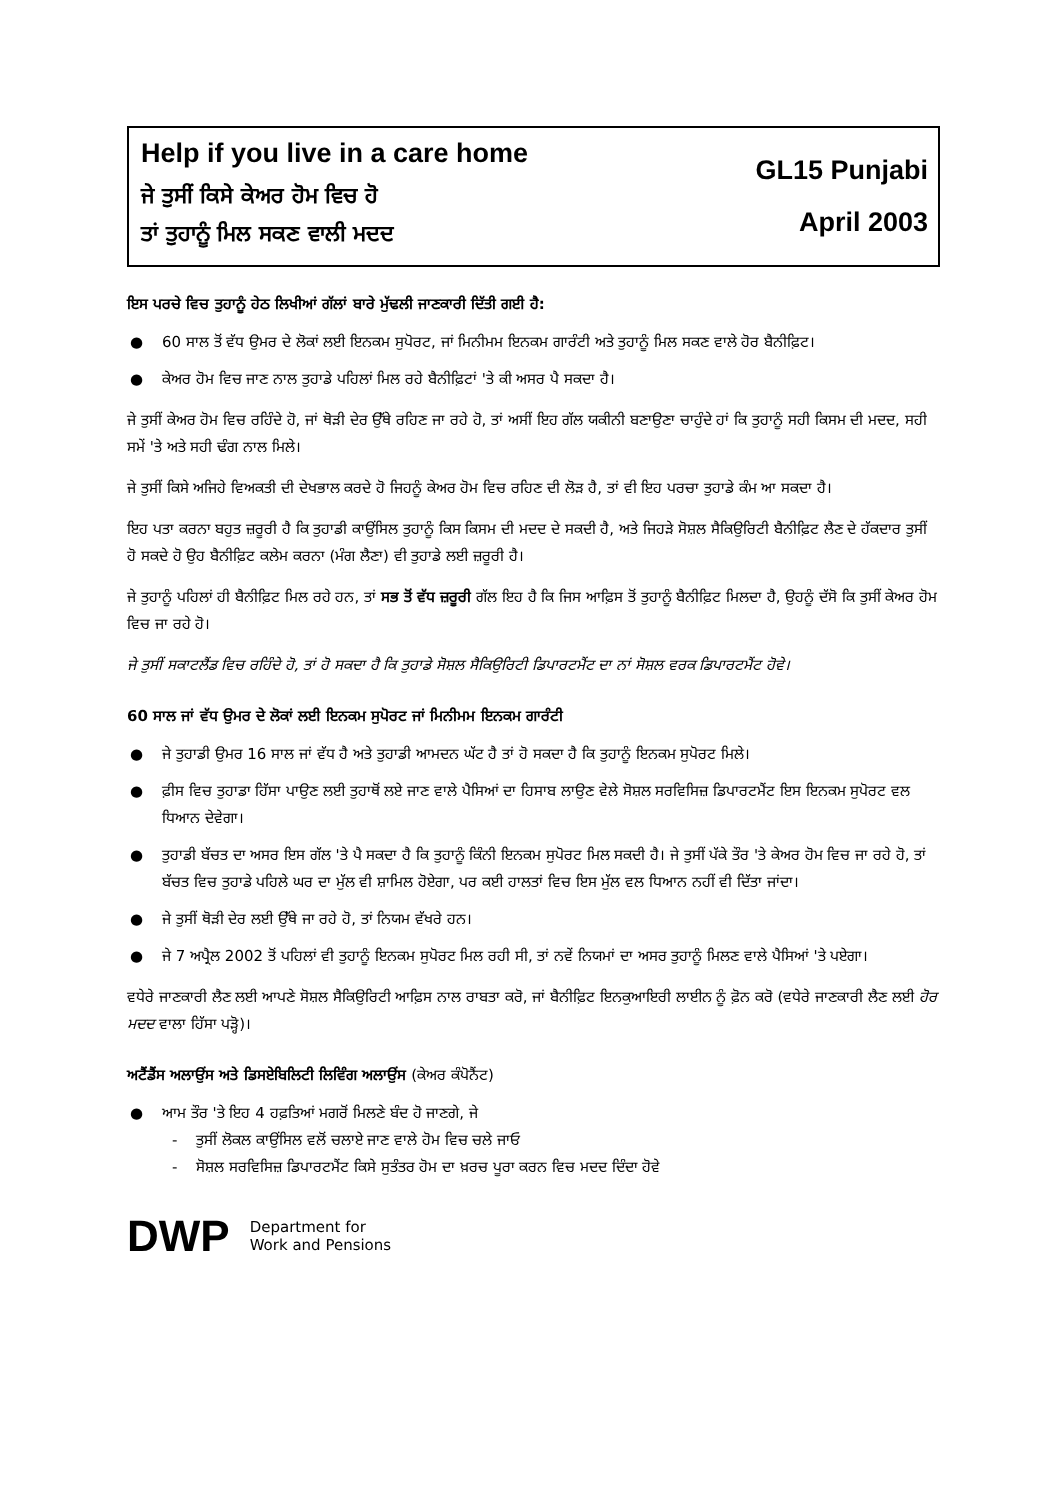Help if you live in a care home
ਜੇ ਤੁਸੀਂ ਕਿਸੇ ਕੇਅਰ ਹੋਮ ਵਿਚ ਹੋ
ਤਾਂ ਤੁਹਾਨੂੰ ਮਿਲ ਸਕਣ ਵਾਲੀ ਮਦਦ
GL15 Punjabi
April 2003
ਇਸ ਪਰਚੇ ਵਿਚ ਤੁਹਾਨੂੰ ਹੇਠ ਲਿਖੀਆਂ ਗੱਲਾਂ ਬਾਰੇ ਮੁੱਢਲੀ ਜਾਣਕਾਰੀ ਦਿੱਤੀ ਗਈ ਹੈ:
● 60 ਸਾਲ ਤੋਂ ਵੱਧ ਉਮਰ ਦੇ ਲੋਕਾਂ ਲਈ ਇਨਕਮ ਸੁਪੋਰਟ, ਜਾਂ ਮਿਨੀਮਮ ਇਨਕਮ ਗਾਰੰਟੀ ਅਤੇ ਤੁਹਾਨੂੰ ਮਿਲ ਸਕਣ ਵਾਲੇ ਹੋਰ ਬੈਨੀਫ਼ਿਟ।
● ਕੇਅਰ ਹੋਮ ਵਿਚ ਜਾਣ ਨਾਲ ਤੁਹਾਡੇ ਪਹਿਲਾਂ ਮਿਲ ਰਹੇ ਬੈਨੀਫ਼ਿਟਾਂ 'ਤੇ ਕੀ ਅਸਰ ਪੈ ਸਕਦਾ ਹੈ।
ਜੇ ਤੁਸੀਂ ਕੇਅਰ ਹੋਮ ਵਿਚ ਰਹਿੰਦੇ ਹੋ, ਜਾਂ ਥੋੜੀ ਦੇਰ ਉੱਥੇ ਰਹਿਣ ਜਾ ਰਹੇ ਹੋ, ਤਾਂ ਅਸੀਂ ਇਹ ਗੱਲ ਯਕੀਨੀ ਬਣਾਉਣਾ ਚਾਹੁੰਦੇ ਹਾਂ ਕਿ ਤੁਹਾਨੂੰ ਸਹੀ ਕਿਸਮ ਦੀ ਮਦਦ, ਸਹੀ ਸਮੇਂ 'ਤੇ ਅਤੇ ਸਹੀ ਢੰਗ ਨਾਲ ਮਿਲੇ।
ਜੇ ਤੁਸੀਂ ਕਿਸੇ ਅਜਿਹੇ ਵਿਅਕਤੀ ਦੀ ਦੇਖਭਾਲ ਕਰਦੇ ਹੋ ਜਿਹਨੂੰ ਕੇਅਰ ਹੋਮ ਵਿਚ ਰਹਿਣ ਦੀ ਲੋੜ ਹੈ, ਤਾਂ ਵੀ ਇਹ ਪਰਚਾ ਤੁਹਾਡੇ ਕੰਮ ਆ ਸਕਦਾ ਹੈ।
ਇਹ ਪਤਾ ਕਰਨਾ ਬਹੁਤ ਜ਼ਰੂਰੀ ਹੈ ਕਿ ਤੁਹਾਡੀ ਕਾਉਂਸਿਲ ਤੁਹਾਨੂੰ ਕਿਸ ਕਿਸਮ ਦੀ ਮਦਦ ਦੇ ਸਕਦੀ ਹੈ, ਅਤੇ ਜਿਹੜੇ ਸੋਸ਼ਲ ਸੈਕਿਉਰਿਟੀ ਬੈਨੀਫ਼ਿਟ ਲੈਣ ਦੇ ਹੱਕਦਾਰ ਤੁਸੀਂ ਹੋ ਸਕਦੇ ਹੋ ਉਹ ਬੈਨੀਫ਼ਿਟ ਕਲੇਮ ਕਰਨਾ (ਮੰਗ ਲੈਣਾ) ਵੀ ਤੁਹਾਡੇ ਲਈ ਜ਼ਰੂਰੀ ਹੈ।
ਜੇ ਤੁਹਾਨੂੰ ਪਹਿਲਾਂ ਹੀ ਬੈਨੀਫ਼ਿਟ ਮਿਲ ਰਹੇ ਹਨ, ਤਾਂ ਸਭ ਤੋਂ ਵੱਧ ਜ਼ਰੂਰੀ ਗੱਲ ਇਹ ਹੈ ਕਿ ਜਿਸ ਆਫ਼ਿਸ ਤੋਂ ਤੁਹਾਨੂੰ ਬੈਨੀਫ਼ਿਟ ਮਿਲਦਾ ਹੈ, ਉਹਨੂੰ ਦੱਸੋ ਕਿ ਤੁਸੀਂ ਕੇਅਰ ਹੋਮ ਵਿਚ ਜਾ ਰਹੇ ਹੋ।
ਜੇ ਤੁਸੀਂ ਸਕਾਟਲੈਂਡ ਵਿਚ ਰਹਿੰਦੇ ਹੋ, ਤਾਂ ਹੋ ਸਕਦਾ ਹੈ ਕਿ ਤੁਹਾਡੇ ਸੋਸ਼ਲ ਸੈਕਿਉਰਿਟੀ ਡਿਪਾਰਟਮੈਂਟ ਦਾ ਨਾਂ ਸੋਸ਼ਲ ਵਰਕ ਡਿਪਾਰਟਮੈਂਟ ਹੋਵੇ।
60 ਸਾਲ ਜਾਂ ਵੱਧ ਉਮਰ ਦੇ ਲੋਕਾਂ ਲਈ ਇਨਕਮ ਸੁਪੋਰਟ ਜਾਂ ਮਿਨੀਮਮ ਇਨਕਮ ਗਾਰੰਟੀ
● ਜੇ ਤੁਹਾਡੀ ਉਮਰ 16 ਸਾਲ ਜਾਂ ਵੱਧ ਹੈ ਅਤੇ ਤੁਹਾਡੀ ਆਮਦਨ ਘੱਟ ਹੈ ਤਾਂ ਹੋ ਸਕਦਾ ਹੈ ਕਿ ਤੁਹਾਨੂੰ ਇਨਕਮ ਸੁਪੋਰਟ ਮਿਲੇ।
● ਫ਼ੀਸ ਵਿਚ ਤੁਹਾਡਾ ਹਿੱਸਾ ਪਾਉਣ ਲਈ ਤੁਹਾਥੋਂ ਲਏ ਜਾਣ ਵਾਲੇ ਪੈਸਿਆਂ ਦਾ ਹਿਸਾਬ ਲਾਉਣ ਵੇਲੇ ਸੋਸ਼ਲ ਸਰਵਿਸਿਜ਼ ਡਿਪਾਰਟਮੈਂਟ ਇਸ ਇਨਕਮ ਸੁਪੋਰਟ ਵਲ ਧਿਆਨ ਦੇਵੇਗਾ।
● ਤੁਹਾਡੀ ਬੱਚਤ ਦਾ ਅਸਰ ਇਸ ਗੱਲ 'ਤੇ ਪੈ ਸਕਦਾ ਹੈ ਕਿ ਤੁਹਾਨੂੰ ਕਿੰਨੀ ਇਨਕਮ ਸੁਪੋਰਟ ਮਿਲ ਸਕਦੀ ਹੈ। ਜੇ ਤੁਸੀਂ ਪੱਕੇ ਤੌਰ 'ਤੇ ਕੇਅਰ ਹੋਮ ਵਿਚ ਜਾ ਰਹੇ ਹੋ, ਤਾਂ ਬੱਚਤ ਵਿਚ ਤੁਹਾਡੇ ਪਹਿਲੇ ਘਰ ਦਾ ਮੁੱਲ ਵੀ ਸ਼ਾਮਿਲ ਹੋਏਗਾ, ਪਰ ਕਈ ਹਾਲਤਾਂ ਵਿਚ ਇਸ ਮੁੱਲ ਵਲ ਧਿਆਨ ਨਹੀਂ ਵੀ ਦਿੱਤਾ ਜਾਂਦਾ।
● ਜੇ ਤੁਸੀਂ ਥੋੜੀ ਦੇਰ ਲਈ ਉੱਥੇ ਜਾ ਰਹੇ ਹੋ, ਤਾਂ ਨਿਯਮ ਵੱਖਰੇ ਹਨ।
● ਜੇ 7 ਅਪ੍ਰੈਲ 2002 ਤੋਂ ਪਹਿਲਾਂ ਵੀ ਤੁਹਾਨੂੰ ਇਨਕਮ ਸੁਪੋਰਟ ਮਿਲ ਰਹੀ ਸੀ, ਤਾਂ ਨਵੇਂ ਨਿਯਮਾਂ ਦਾ ਅਸਰ ਤੁਹਾਨੂੰ ਮਿਲਣ ਵਾਲੇ ਪੈਸਿਆਂ 'ਤੇ ਪਏਗਾ।
ਵਧੇਰੇ ਜਾਣਕਾਰੀ ਲੈਣ ਲਈ ਆਪਣੇ ਸੋਸ਼ਲ ਸੈਕਿਉਰਿਟੀ ਆਫ਼ਿਸ ਨਾਲ ਰਾਬਤਾ ਕਰੋ, ਜਾਂ ਬੈਨੀਫ਼ਿਟ ਇਨਕੁਆਇਰੀ ਲਾਈਨ ਨੂੰ ਫ਼ੋਨ ਕਰੋ (ਵਧੇਰੇ ਜਾਣਕਾਰੀ ਲੈਣ ਲਈ ਹੋਰ ਮਦਦ ਵਾਲਾ ਹਿੱਸਾ ਪੜ੍ਹੋ)।
ਅਟੈਂਡੈਂਸ ਅਲਾਉਂਸ ਅਤੇ ਡਿਸਏਬਿਲਿਟੀ ਲਿਵਿੰਗ ਅਲਾਉਂਸ (ਕੇਅਰ ਕੰਪੋਨੈਂਟ)
● ਆਮ ਤੌਰ 'ਤੇ ਇਹ 4 ਹਫ਼ਤਿਆਂ ਮਗਰੋਂ ਮਿਲਣੇ ਬੰਦ ਹੋ ਜਾਣਗੇ, ਜੇ
- ਤੁਸੀਂ ਲੋਕਲ ਕਾਉਂਸਿਲ ਵਲੋਂ ਚਲਾਏ ਜਾਣ ਵਾਲੇ ਹੋਮ ਵਿਚ ਚਲੇ ਜਾਓ
- ਸੋਸ਼ਲ ਸਰਵਿਸਿਜ਼ ਡਿਪਾਰਟਮੈਂਟ ਕਿਸੇ ਸੁਤੰਤਰ ਹੋਮ ਦਾ ਖ਼ਰਚ ਪੂਰਾ ਕਰਨ ਵਿਚ ਮਦਦ ਦਿੰਦਾ ਹੋਵੇ
DWP Department for
Work and Pensions